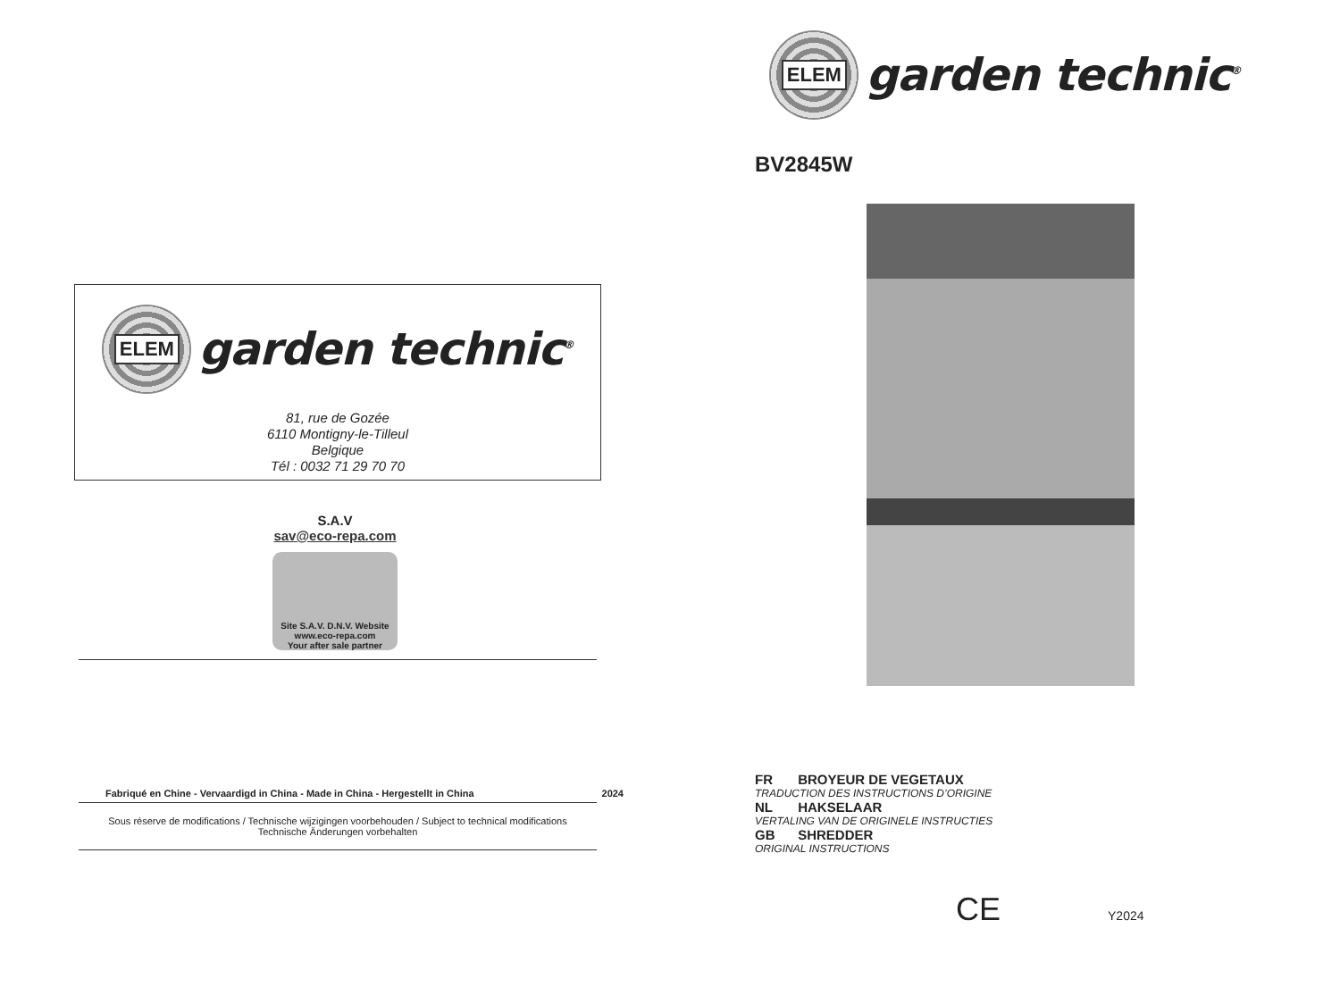ELEM
garden technic<sup>®</sup>
81, rue de Gozée
6110 Montigny-le-Tilleul
Belgique
Tél : 0032 71 29 70 70
S.A.V
sav@eco-repa.com
Site S.A.V. D.N.V. Website
www.eco-repa.com
Your after sale partner
Fabriqué en Chine - Vervaardigd in China - Made in China - Hergestellt in China 2024
Sous réserve de modifications / Technische wijzigingen voorbehouden / Subject to technical modifications
Technische Änderungen vorbehalten
ELEM
garden technic<sup>®</sup>
BV2845W
FR BROYEUR DE VEGETAUX
TRADUCTION DES INSTRUCTIONS D’ORIGINE
NL HAKSELAAR
VERTALING VAN DE ORIGINELE INSTRUCTIES
GB SHREDDER
ORIGINAL INSTRUCTIONS
CE Y2024